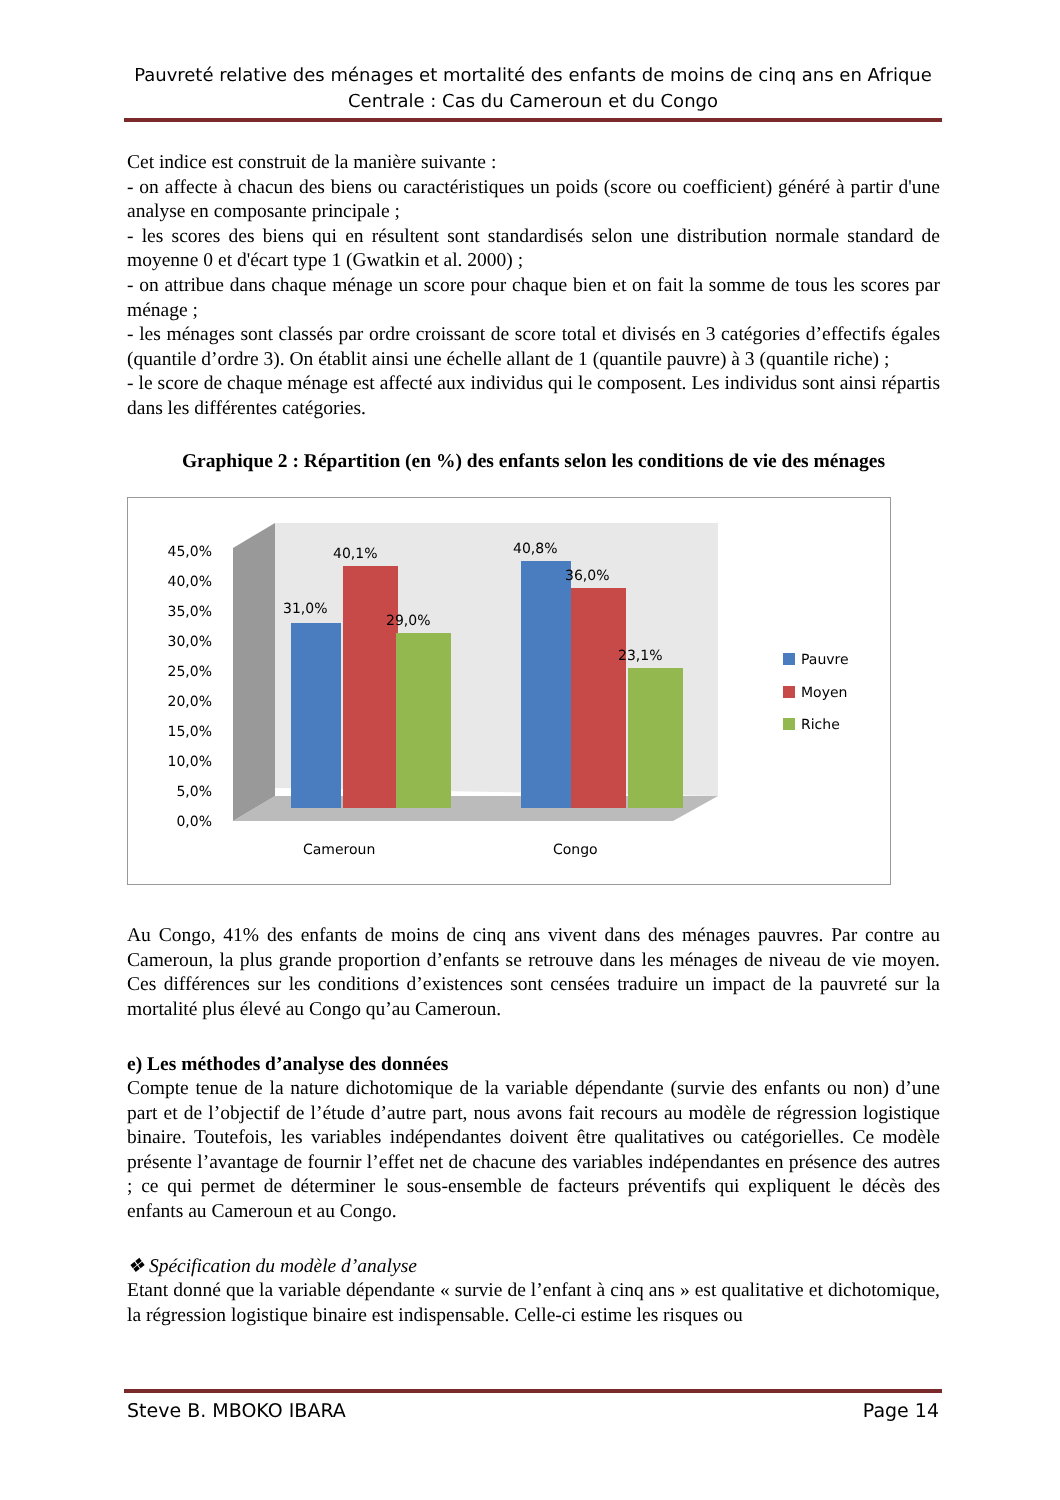Pauvreté relative des ménages et mortalité des enfants de moins de cinq ans en Afrique Centrale : Cas du Cameroun et du Congo
Cet indice est construit de la manière suivante :
- on affecte à chacun des biens ou caractéristiques un poids (score ou coefficient) généré à partir d'une analyse en composante principale ;
- les scores des biens qui en résultent sont standardisés selon une distribution normale standard de moyenne 0 et d'écart type 1 (Gwatkin et al. 2000) ;
- on attribue dans chaque ménage un score pour chaque bien et on fait la somme de tous les scores par ménage ;
- les ménages sont classés par ordre croissant de score total et divisés en 3 catégories d’effectifs égales (quantile d’ordre 3). On établit ainsi une échelle allant de 1 (quantile pauvre) à 3 (quantile riche) ;
- le score de chaque ménage est affecté aux individus qui le composent. Les individus sont ainsi répartis dans les différentes catégories.
Graphique 2 : Répartition (en %) des enfants selon les conditions de vie des ménages
45,0%
40,0%
35,0%
30,0%
25,0%
20,0%
15,0%
10,0%
5,0%
0,0%
31,0%
40,1%
29,0%
40,8%
36,0%
23,1%
Cameroun
Congo
Pauvre
Moyen
Riche
Au Congo, 41% des enfants de moins de cinq ans vivent dans des ménages pauvres. Par contre au Cameroun, la plus grande proportion d’enfants se retrouve dans les ménages de niveau de vie moyen. Ces différences sur les conditions d’existences sont censées traduire un impact de la pauvreté sur la mortalité plus élevé au Congo qu’au Cameroun.
e) Les méthodes d’analyse des données
Compte tenue de la nature dichotomique de la variable dépendante (survie des enfants ou non) d’une part et de l’objectif de l’étude d’autre part, nous avons fait recours au modèle de régression logistique binaire. Toutefois, les variables indépendantes doivent être qualitatives ou catégorielles. Ce modèle présente l’avantage de fournir l’effet net de chacune des variables indépendantes en présence des autres ; ce qui permet de déterminer le sous-ensemble de facteurs préventifs qui expliquent le décès des enfants au Cameroun et au Congo.
❖ Spécification du modèle d’analyse
Etant donné que la variable dépendante « survie de l’enfant à cinq ans » est qualitative et dichotomique, la régression logistique binaire est indispensable. Celle-ci estime les risques ou
Steve B. MBOKO IBARA Page 14